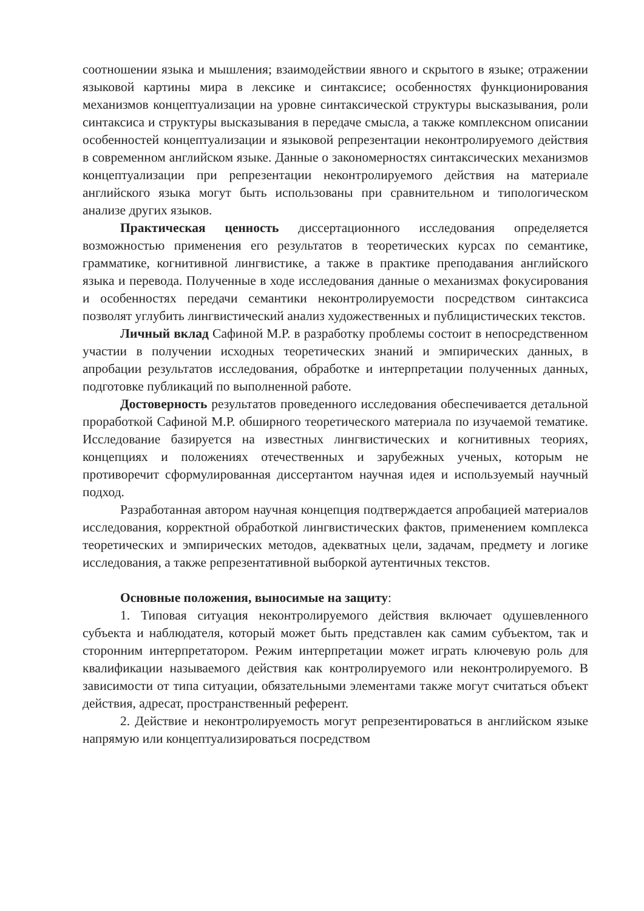соотношении языка и мышления; взаимодействии явного и скрытого в языке; отражении языковой картины мира в лексике и синтаксисе; особенностях функционирования механизмов концептуализации на уровне синтаксической структуры высказывания, роли синтаксиса и структуры высказывания в передаче смысла, а также комплексном описании особенностей концептуализации и языковой репрезентации неконтролируемого действия в современном английском языке. Данные о закономерностях синтаксических механизмов концептуализации при репрезентации неконтролируемого действия на материале английского языка могут быть использованы при сравнительном и типологическом анализе других языков.
Практическая ценность диссертационного исследования определяется возможностью применения его результатов в теоретических курсах по семантике, грамматике, когнитивной лингвистике, а также в практике преподавания английского языка и перевода. Полученные в ходе исследования данные о механизмах фокусирования и особенностях передачи семантики неконтролируемости посредством синтаксиса позволят углубить лингвистический анализ художественных и публицистических текстов.
Личный вклад Сафиной М.Р. в разработку проблемы состоит в непосредственном участии в получении исходных теоретических знаний и эмпирических данных, в апробации результатов исследования, обработке и интерпретации полученных данных, подготовке публикаций по выполненной работе.
Достоверность результатов проведенного исследования обеспечивается детальной проработкой Сафиной М.Р. обширного теоретического материала по изучаемой тематике. Исследование базируется на известных лингвистических и когнитивных теориях, концепциях и положениях отечественных и зарубежных ученых, которым не противоречит сформулированная диссертантом научная идея и используемый научный подход.
Разработанная автором научная концепция подтверждается апробацией материалов исследования, корректной обработкой лингвистических фактов, применением комплекса теоретических и эмпирических методов, адекватных цели, задачам, предмету и логике исследования, а также репрезентативной выборкой аутентичных текстов.
Основные положения, выносимые на защиту:
1. Типовая ситуация неконтролируемого действия включает одушевленного субъекта и наблюдателя, который может быть представлен как самим субъектом, так и сторонним интерпретатором. Режим интерпретации может играть ключевую роль для квалификации называемого действия как контролируемого или неконтролируемого. В зависимости от типа ситуации, обязательными элементами также могут считаться объект действия, адресат, пространственный референт.
2. Действие и неконтролируемость могут репрезентироваться в английском языке напрямую или концептуализироваться посредством